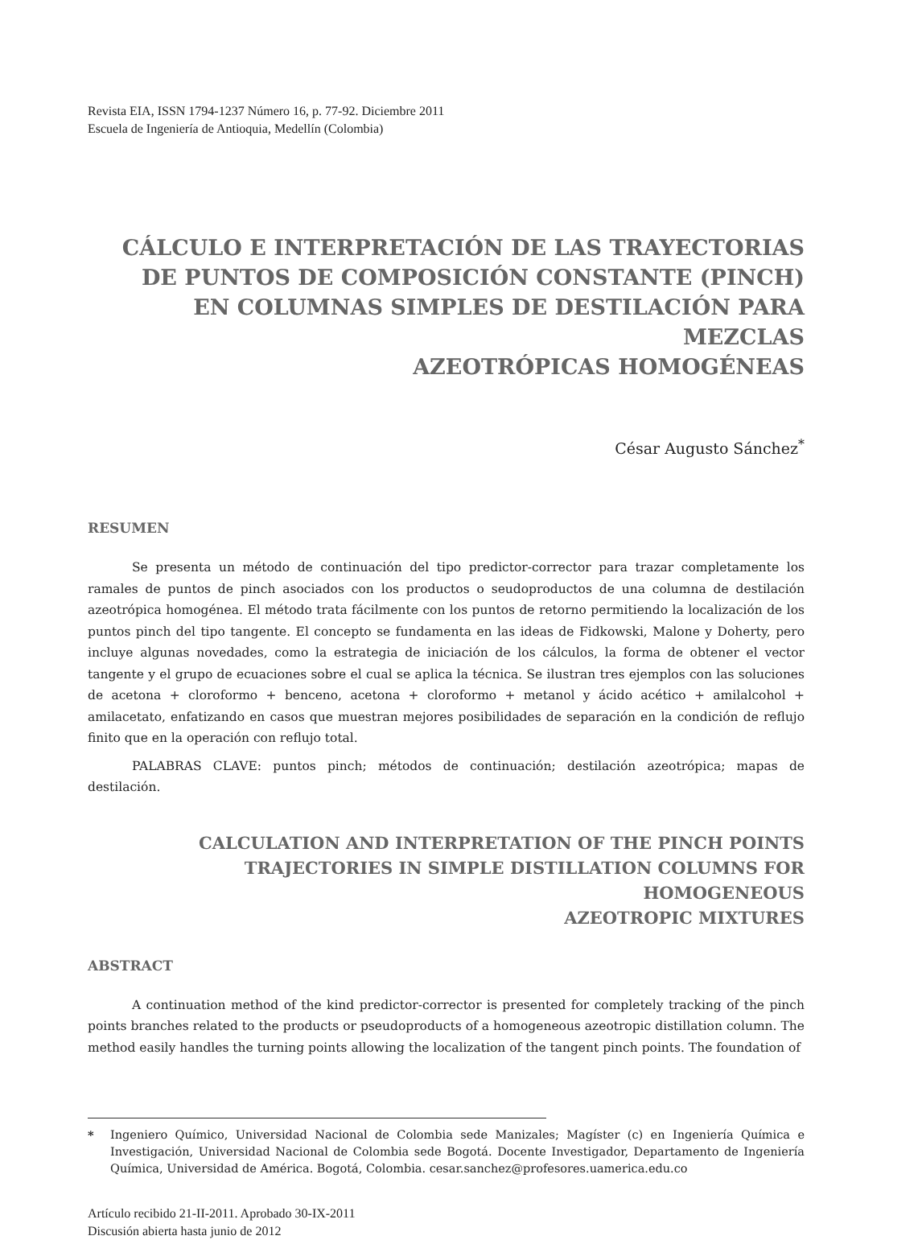Revista EIA, ISSN 1794-1237 Número 16, p. 77-92. Diciembre 2011
Escuela de Ingeniería de Antioquia, Medellín (Colombia)
CÁLCULO E INTERPRETACIÓN DE LAS TRAYECTORIAS
DE PUNTOS DE COMPOSICIÓN CONSTANTE (PINCH)
EN COLUMNAS SIMPLES DE DESTILACIÓN PARA MEZCLAS
AZEOTRÓPICAS HOMOGÉNEAS
César Augusto Sánchez<sup>*</sup>
RESUMEN
Se presenta un método de continuación del tipo predictor-corrector para trazar completamente los ramales de puntos de pinch asociados con los productos o seudoproductos de una columna de destilación azeotrópica homogénea. El método trata fácilmente con los puntos de retorno permitiendo la localización de los puntos pinch del tipo tangente. El concepto se fundamenta en las ideas de Fidkowski, Malone y Doherty, pero incluye algunas novedades, como la estrategia de iniciación de los cálculos, la forma de obtener el vector tangente y el grupo de ecuaciones sobre el cual se aplica la técnica. Se ilustran tres ejemplos con las soluciones de acetona + cloroformo + benceno, acetona + cloroformo + metanol y ácido acético + amilalcohol + amilacetato, enfatizando en casos que muestran mejores posibilidades de separación en la condición de reflujo finito que en la operación con reflujo total.
PALABRAS CLAVE: puntos pinch; métodos de continuación; destilación azeotrópica; mapas de destilación.
CALCULATION AND INTERPRETATION OF THE PINCH POINTS
TRAJECTORIES IN SIMPLE DISTILLATION COLUMNS FOR HOMOGENEOUS
AZEOTROPIC MIXTURES
ABSTRACT
A continuation method of the kind predictor-corrector is presented for completely tracking of the pinch points branches related to the products or pseudoproducts of a homogeneous azeotropic distillation column. The method easily handles the turning points allowing the localization of the tangent pinch points. The foundation of
* Ingeniero Químico, Universidad Nacional de Colombia sede Manizales; Magíster (c) en Ingeniería Química e Investigación, Universidad Nacional de Colombia sede Bogotá. Docente Investigador, Departamento de Ingeniería Química, Universidad de América. Bogotá, Colombia. cesar.sanchez@profesores.uamerica.edu.co
Artículo recibido 21-II-2011. Aprobado 30-IX-2011
Discusión abierta hasta junio de 2012